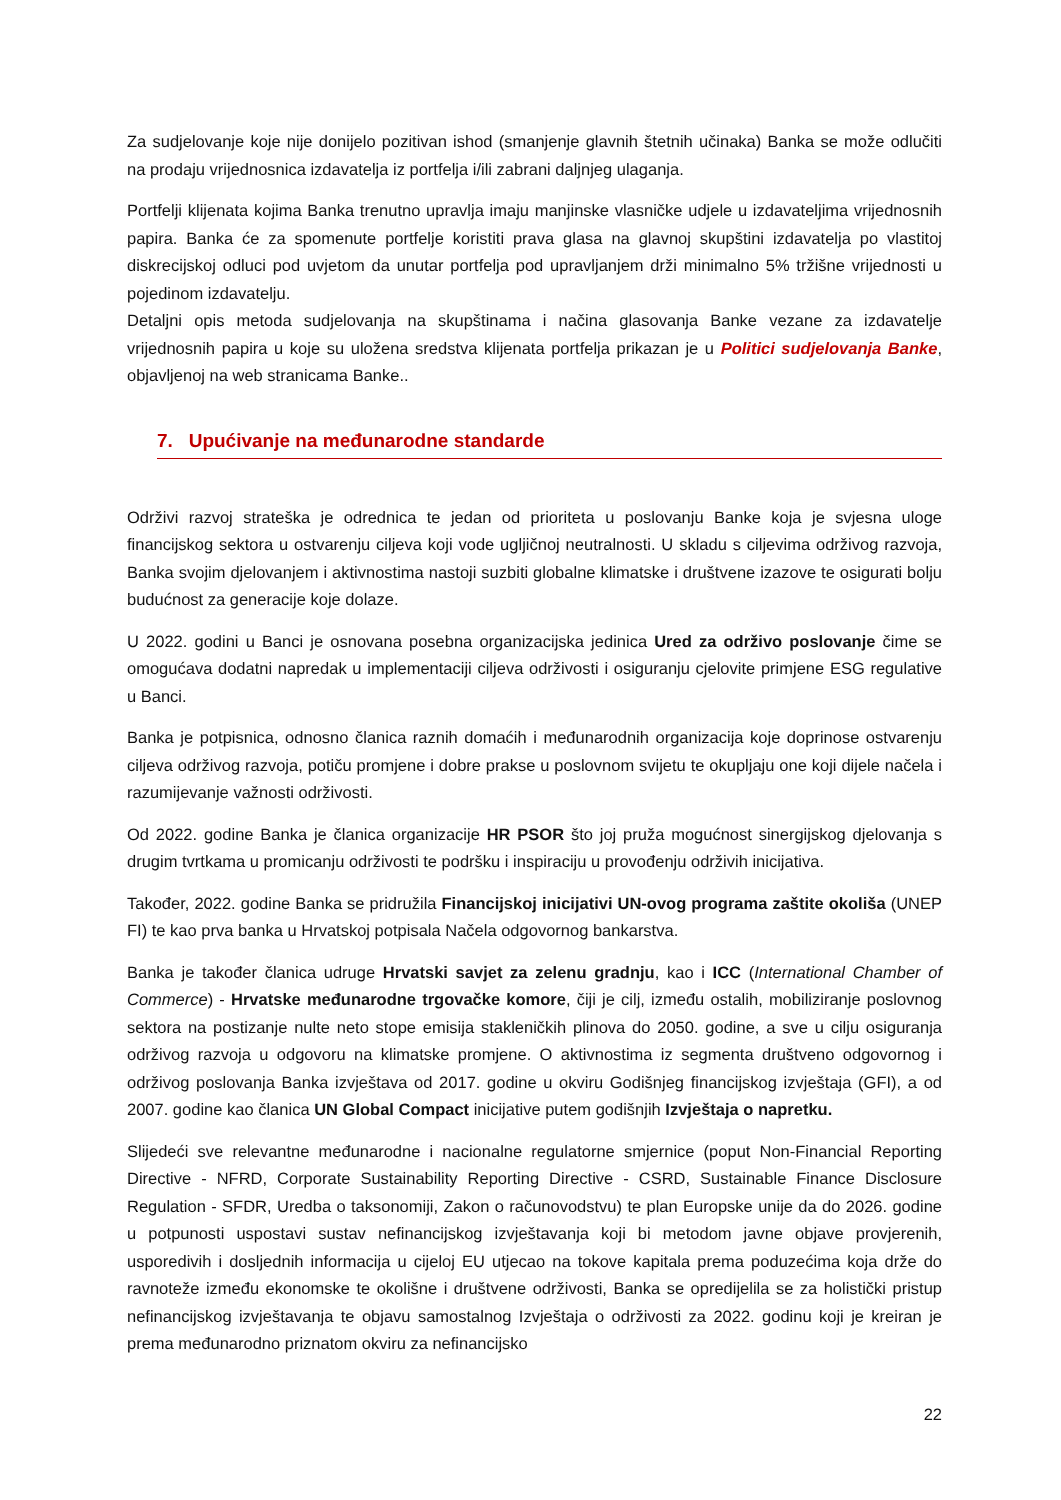Za sudjelovanje koje nije donijelo pozitivan ishod (smanjenje glavnih štetnih učinaka) Banka se može odlučiti na prodaju vrijednosnica izdavatelja iz portfelja i/ili zabrani daljnjeg ulaganja.
Portfelji klijenata kojima Banka trenutno upravlja imaju manjinske vlasničke udjele u izdavateljima vrijednosnih papira. Banka će za spomenute portfelje koristiti prava glasa na glavnoj skupštini izdavatelja po vlastitoj diskrecijskoj odluci pod uvjetom da unutar portfelja pod upravljanjem drži minimalno 5% tržišne vrijednosti u pojedinom izdavatelju.
Detaljni opis metoda sudjelovanja na skupštinama i načina glasovanja Banke vezane za izdavatelje vrijednosnih papira u koje su uložena sredstva klijenata portfelja prikazan je u Politici sudjelovanja Banke, objavljenoj na web stranicama Banke..
7. Upućivanje na međunarodne standarde
Održivi razvoj strateška je odrednica te jedan od prioriteta u poslovanju Banke koja je svjesna uloge financijskog sektora u ostvarenju ciljeva koji vode ugljičnoj neutralnosti. U skladu s ciljevima održivog razvoja, Banka svojim djelovanjem i aktivnostima nastoji suzbiti globalne klimatske i društvene izazove te osigurati bolju budućnost za generacije koje dolaze.
U 2022. godini u Banci je osnovana posebna organizacijska jedinica Ured za održivo poslovanje čime se omogućava dodatni napredak u implementaciji ciljeva održivosti i osiguranju cjelovite primjene ESG regulative u Banci.
Banka je potpisnica, odnosno članica raznih domaćih i međunarodnih organizacija koje doprinose ostvarenju ciljeva održivog razvoja, potiču promjene i dobre prakse u poslovnom svijetu te okupljaju one koji dijele načela i razumijevanje važnosti održivosti.
Od 2022. godine Banka je članica organizacije HR PSOR što joj pruža mogućnost sinergijskog djelovanja s drugim tvrtkama u promicanju održivosti te podršku i inspiraciju u provođenju održivih inicijativa.
Također, 2022. godine Banka se pridružila Financijskoj inicijativi UN-ovog programa zaštite okoliša (UNEP FI) te kao prva banka u Hrvatskoj potpisala Načela odgovornog bankarstva.
Banka je također članica udruge Hrvatski savjet za zelenu gradnju, kao i ICC (International Chamber of Commerce) - Hrvatske međunarodne trgovačke komore, čiji je cilj, između ostalih, mobiliziranje poslovnog sektora na postizanje nulte neto stope emisija stakleničkih plinova do 2050. godine, a sve u cilju osiguranja održivog razvoja u odgovoru na klimatske promjene. O aktivnostima iz segmenta društveno odgovornog i održivog poslovanja Banka izvještava od 2017. godine u okviru Godišnjeg financijskog izvještaja (GFI), a od 2007. godine kao članica UN Global Compact inicijative putem godišnjih Izvještaja o napretku.
Slijedeći sve relevantne međunarodne i nacionalne regulatorne smjernice (poput Non-Financial Reporting Directive - NFRD, Corporate Sustainability Reporting Directive - CSRD, Sustainable Finance Disclosure Regulation - SFDR, Uredba o taksonomiji, Zakon o računovodstvu) te plan Europske unije da do 2026. godine u potpunosti uspostavi sustav nefinancijskog izvještavanja koji bi metodom javne objave provjerenih, usporedivih i dosljednih informacija u cijeloj EU utjecao na tokove kapitala prema poduzećima koja drže do ravnoteže između ekonomske te okolišne i društvene održivosti, Banka se opredijelila se za holistički pristup nefinancijskog izvještavanja te objavu samostalnog Izvještaja o održivosti za 2022. godinu koji je kreiran je prema međunarodno priznatom okviru za nefinancijsko
22